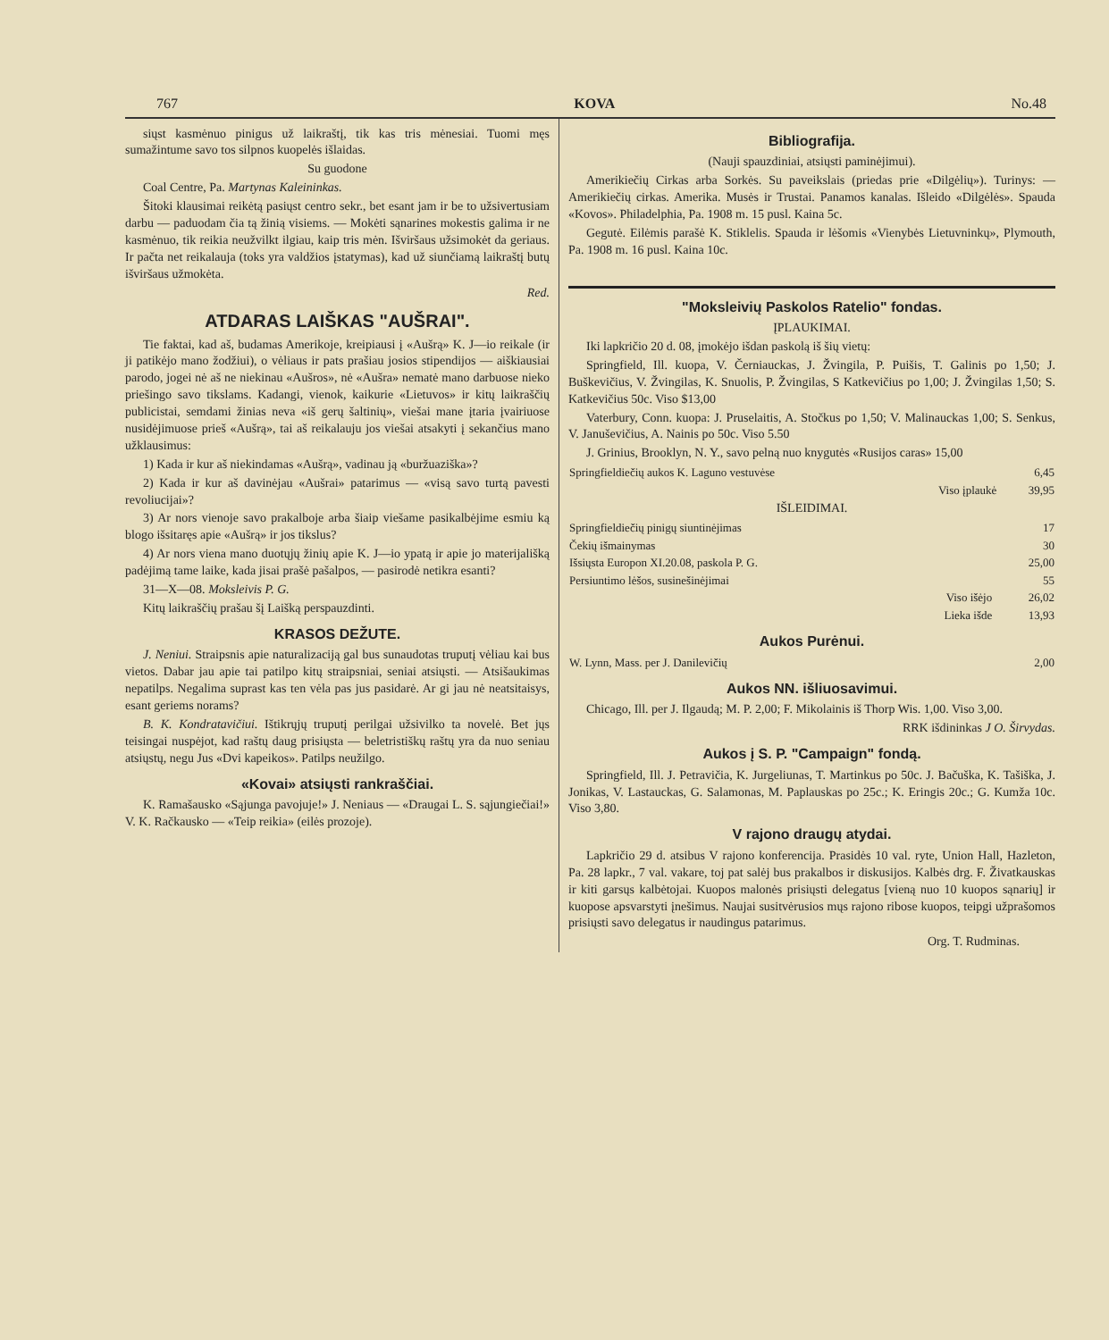767 KOVA No.48
siųst kasmėnuo pinigus už laikraštį, tik kas tris mėnesiai. Tuomi męs sumažintume savo tos silpnos kuopelės išlaidas.
Su guodone
Coal Centre, Pa. Martynas Kaleininkas.
Šitoki klausimai reikėtą pasiųst centro sekr., bet esant jam ir be to užsivertusiam darbu — paduodam čia tą žinią visiems. — Mokėti sąnarines mokestis galima ir ne kasmėnuo, tik reikia neužvilkt ilgiau, kaip tris mėn. Išviršaus užsimokėt da geriaus. Ir pačta net reikalauja (toks yra valdžios įstatymas), kad už siunčiamą laikraštį butų išviršaus užmokėta.
Red.
ATDARAS LAIŠKAS "AUŠRAI".
Tie faktai, kad aš, budamas Amerikoje, kreipiausi į «Aušrą» K. J—io reikale (ir ji patikėjo mano žodžiui), o vėliaus ir pats prašiau josios stipendijos — aiškiausiai parodo, jogei nė aš ne niekinau «Aušros», nė «Aušra» nematė mano darbuose nieko priešingo savo tikslams. Kadangi, vienok, kaikurie «Lietuvos» ir kitų laikraščių publicistai, semdami žinias neva «iš gerų šaltinių», viešai mane įtaria įvairiuose nusidėjimuose prieš «Aušrą», tai aš reikalauju jos viešai atsakyti į sekančius mano užklausimus:
1) Kada ir kur aš niekindamas «Aušrą», vadinau ją «buržuaziška»?
2) Kada ir kur aš davinėjau «Aušrai» patarimus — «visą savo turtą pavesti revoliucijai»?
3) Ar nors vienoje savo prakalboje arba šiaip viešame pasikalbėjime esmiu ką blogo išsitaręs apie «Aušrą» ir jos tikslus?
4) Ar nors viena mano duotųjų žinių apie K. J—io ypatą ir apie jo materijališką padėjimą tame laike, kada jisai prašė pašalpos, — pasirodė netikra esanti?
31—X—08. Moksleivis P. G.
Kitų laikraščių prašau šį Laišką perspauzdinti.
KRASOS DEŽUTE.
J. Neniui. Straipsnis apie naturalizaciją gal bus sunaudotas truputį vėliau kai bus vietos. Dabar jau apie tai patilpo kitų straipsniai, seniai atsiųsti. — Atsišaukimas nepatilps. Negalima suprast kas ten vėla pas jus pasidarė. Ar gi jau nė neatsitaisys, esant geriems norams?
B. K. Kondratavičiui. Ištikrųjų truputį perilgai užsivilko ta novelė. Bet jųs teisingai nuspėjot, kad raštų daug prisiųsta — beletristiškų raštų yra da nuo seniau atsiųstų, negu Jus «Dvi kapeikos». Patilps neužilgo.
«Kovai» atsiųsti rankraščiai.
K. Ramašausko «Sąjunga pavojuje!» J. Neniaus — «Draugai L. S. sąjungiečiai!» V. K. Račkausko — «Teip reikia» (eilės prozoje).
Bibliografija.
(Nauji spauzdiniai, atsiųsti paminėjimui).
Amerikiečių Cirkas arba Sorkės. Su paveikslais (priedas prie «Dilgėlių»). Turinys: — Amerikiečių cirkas. Amerika. Musės ir Trustai. Panamos kanalas. Išleido «Dilgėlės». Spauda «Kovos». Philadelphia, Pa. 1908 m. 15 pusl. Kaina 5c.
Gegutė. Eilėmis parašė K. Stiklelis. Spauda ir lėšomis «Vienybės Lietuvninkų», Plymouth, Pa. 1908 m. 16 pusl. Kaina 10c.
"Moksleivių Paskolos Ratelio" fondas.
ĮPLAUKIMAI.
Iki lapkričio 20 d. 08, įmokėjo išdan paskolą iš šių vietų:
Springfield, Ill. kuopa, V. Černiauckas, J. Žvingila, P. Puišis, T. Galinis po 1,50; J. Buškevičius, V. Žvingilas, K. Snuolis, P. Žvingilas, S Katkevičius po 1,00; J. Žvingilas 1,50; S. Katkevičius 50c. Viso $13,00
Vaterbury, Conn. kuopa: J. Pruselaitis, A. Stočkus po 1,50; V. Malinauckas 1,00; S. Senkus, V. Januševičius, A. Nainis po 50c. Viso 5.50
J. Grinius, Brooklyn, N. Y., savo pelną nuo knygutės «Rusijos caras» 15,00
| Springfieldiečių aukos K. Laguno vestuvėse | 6,45 |
| Viso įplaukė | 39,95 |
IŠLEIDIMAI.
| Springfieldiečių pinigų siuntinėjimas | 17 |
| Čekių išmainymas | 30 |
| Išsiųsta Europon XI.20.08, paskola P. G. | 25,00 |
| Persiuntimo lėšos, susinešinėjimai | 55 |
| Viso išėjo | 26,02 |
| Lieka išde | 13,93 |
Aukos Purėnui.
| W. Lynn, Mass. per J. Danilevičių | 2,00 |
Aukos NN. išliuosavimui.
Chicago, Ill. per J. Ilgaudą; M. P. 2,00; F. Mikolainis iš Thorp Wis. 1,00. Viso 3,00.
RRK išdininkas J O. Širvydas.
Aukos į S. P. "Campaign" fondą.
Springfield, Ill. J. Petravičia, K. Jurgeliunas, T. Martinkus po 50c. J. Bačuška, K. Tašiška, J. Jonikas, V. Lastauckas, G. Salamonas, M. Paplauskas po 25c.; K. Eringis 20c.; G. Kumža 10c. Viso 3,80.
V rajono draugų atydai.
Lapkričio 29 d. atsibus V rajono konferencija. Prasidės 10 val. ryte, Union Hall, Hazleton, Pa. 28 lapkr., 7 val. vakare, toj pat salėj bus prakalbos ir diskusijos. Kalbės drg. F. Živatkauskas ir kiti garsųs kalbėtojai. Kuopos malonės prisiųsti delegatus [vieną nuo 10 kuopos sąnarių] ir kuopose apsvarstyti įnešimus. Naujai susitvėrusios mųs rajono ribose kuopos, teipgi užprašomos prisiųsti savo delegatus ir naudingus patarimus.
Org. T. Rudminas.